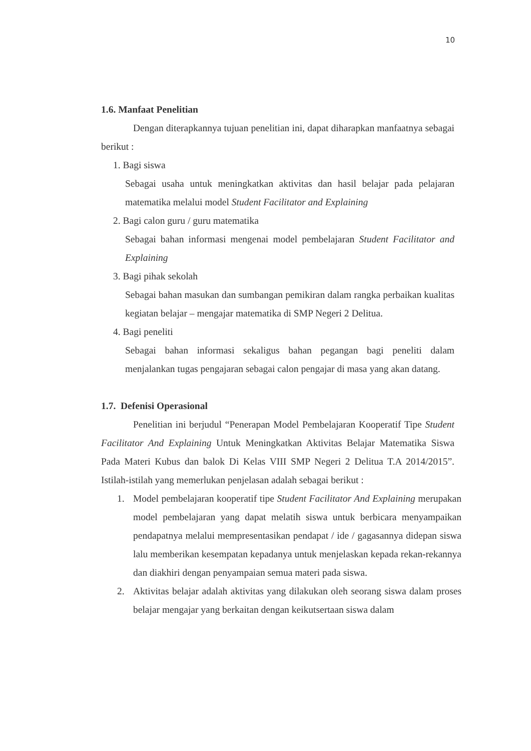10
1.6. Manfaat Penelitian
Dengan diterapkannya tujuan penelitian ini, dapat diharapkan manfaatnya sebagai berikut :
1. Bagi siswa
Sebagai usaha untuk meningkatkan aktivitas dan hasil belajar pada pelajaran matematika melalui model Student Facilitator and Explaining
2. Bagi calon guru / guru matematika
Sebagai bahan informasi mengenai model pembelajaran Student Facilitator and Explaining
3. Bagi pihak sekolah
Sebagai bahan masukan dan sumbangan pemikiran dalam rangka perbaikan kualitas kegiatan belajar – mengajar matematika di SMP Negeri 2 Delitua.
4. Bagi peneliti
Sebagai bahan informasi sekaligus bahan pegangan bagi peneliti dalam menjalankan tugas pengajaran sebagai calon pengajar di masa yang akan datang.
1.7. Defenisi Operasional
Penelitian ini berjudul “Penerapan Model Pembelajaran Kooperatif Tipe Student Facilitator And Explaining Untuk Meningkatkan Aktivitas Belajar Matematika Siswa Pada Materi Kubus dan balok Di Kelas VIII SMP Negeri 2 Delitua T.A 2014/2015”. Istilah-istilah yang memerlukan penjelasan adalah sebagai berikut :
1. Model pembelajaran kooperatif tipe Student Facilitator And Explaining merupakan model pembelajaran yang dapat melatih siswa untuk berbicara menyampaikan pendapatnya melalui mempresentasikan pendapat / ide / gagasannya didepan siswa lalu memberikan kesempatan kepadanya untuk menjelaskan kepada rekan-rekannya dan diakhiri dengan penyampaian semua materi pada siswa.
2. Aktivitas belajar adalah aktivitas yang dilakukan oleh seorang siswa dalam proses belajar mengajar yang berkaitan dengan keikutsertaan siswa dalam